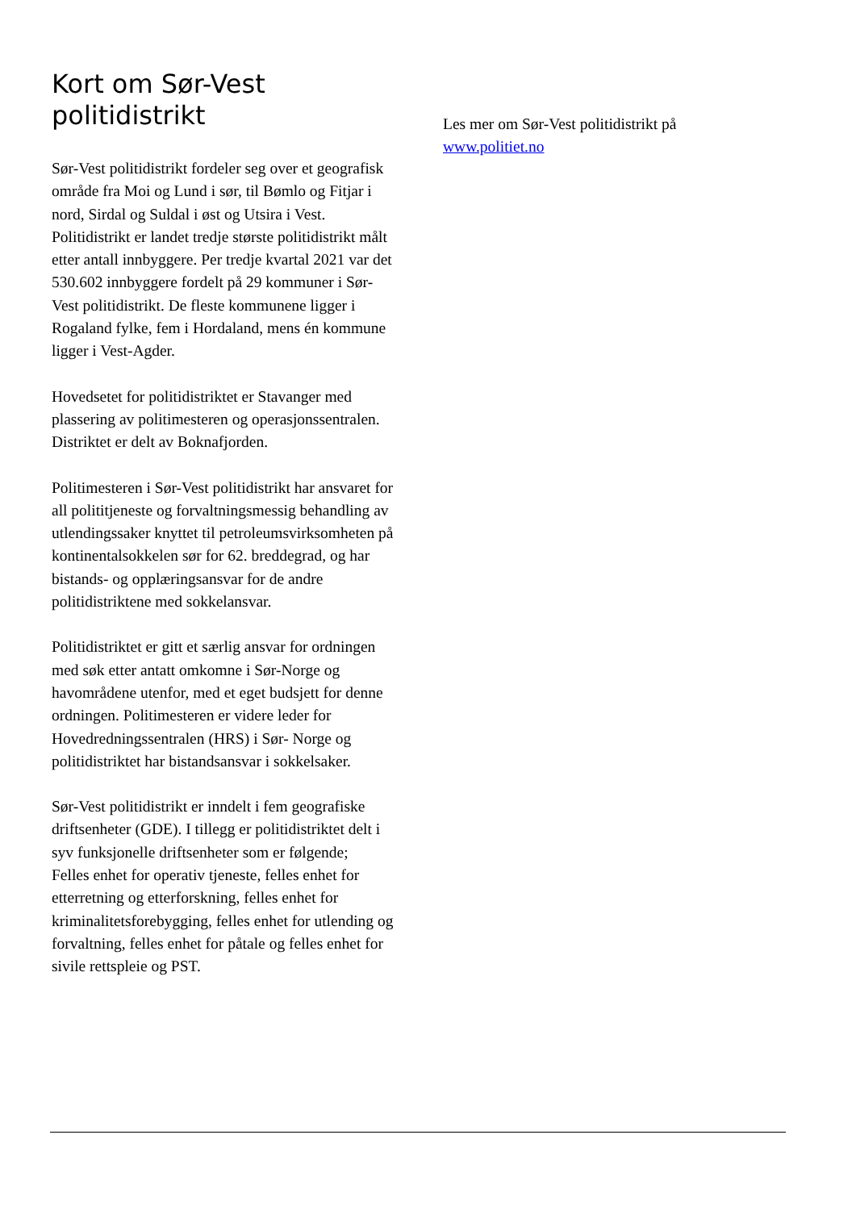Kort om Sør-Vest politidistrikt
Sør-Vest politidistrikt fordeler seg over et geografisk område fra Moi og Lund i sør, til Bømlo og Fitjar i nord, Sirdal og Suldal i øst og Utsira i Vest. Politidistrikt er landet tredje største politidistrikt målt etter antall innbyggere. Per tredje kvartal 2021 var det 530.602 innbyggere fordelt på 29 kommuner i Sør-Vest politidistrikt. De fleste kommunene ligger i Rogaland fylke, fem i Hordaland, mens én kommune ligger i Vest-Agder.
Hovedsetet for politidistriktet er Stavanger med plassering av politimesteren og operasjonssentralen. Distriktet er delt av Boknafjorden.
Politimesteren i Sør-Vest politidistrikt har ansvaret for all polititjeneste og forvaltningsmessig behandling av utlendingssaker knyttet til petroleumsvirksomheten på kontinentalsokkelen sør for 62. breddegrad, og har bistands- og opplæringsansvar for de andre politidistriktene med sokkelansvar.
Politidistriktet er gitt et særlig ansvar for ordningen med søk etter antatt omkomne i Sør-Norge og havområdene utenfor, med et eget budsjett for denne ordningen. Politimesteren er videre leder for Hovedredningssentralen (HRS) i Sør- Norge og politidistriktet har bistandsansvar i sokkelsaker.
Sør-Vest politidistrikt er inndelt i fem geografiske driftsenheter (GDE). I tillegg er politidistriktet delt i syv funksjonelle driftsenheter som er følgende;
Felles enhet for operativ tjeneste, felles enhet for etterretning og etterforskning, felles enhet for kriminalitetsforebygging, felles enhet for utlending og forvaltning, felles enhet for påtale og felles enhet for sivile rettspleie og PST.
Les mer om Sør-Vest politidistrikt på www.politiet.no